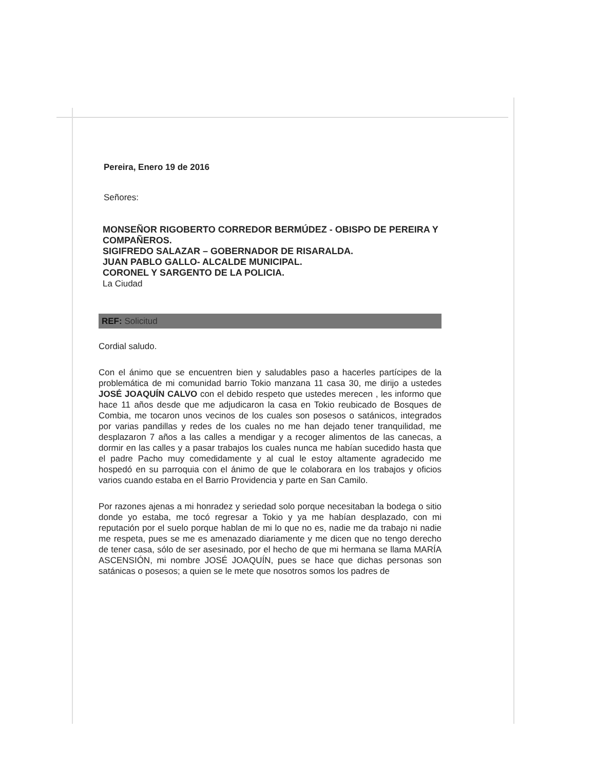Pereira, Enero 19 de 2016
Señores:
MONSEÑOR RIGOBERTO CORREDOR BERMÚDEZ - OBISPO DE PEREIRA Y COMPAÑEROS.
SIGIFREDO SALAZAR – GOBERNADOR DE RISARALDA.
JUAN PABLO GALLO- ALCALDE MUNICIPAL.
CORONEL Y SARGENTO DE LA POLICIA.
La Ciudad
REF: Solicitud
Cordial saludo.
Con el ánimo que se encuentren bien y saludables paso a hacerles partícipes de la problemática de mi comunidad barrio Tokio manzana 11 casa 30, me dirijo a ustedes JOSÉ JOAQUÍN CALVO con el debido respeto que ustedes merecen , les informo que hace 11 años desde que me adjudicaron la casa en Tokio reubicado de Bosques de Combia, me tocaron unos vecinos de los cuales son posesos o satánicos, integrados por varias pandillas y redes de los cuales no me han dejado tener tranquilidad, me desplazaron 7 años a las calles a mendigar y a recoger alimentos de las canecas, a dormir en las calles y a pasar trabajos los cuales nunca me habían sucedido hasta que el padre Pacho muy comedidamente y al cual le estoy altamente agradecido me hospedó en su parroquia con el ánimo de que le colaborara en los trabajos y oficios varios cuando estaba en el Barrio Providencia y parte en San Camilo.
Por razones ajenas a mi honradez y seriedad solo porque necesitaban la bodega o sitio donde yo estaba, me tocó regresar a Tokio y ya me habían desplazado, con mi reputación por el suelo porque hablan de mi lo que no es, nadie me da trabajo ni nadie me respeta, pues se me es amenazado diariamente y me dicen que no tengo derecho de tener casa, sólo de ser asesinado, por el hecho de que mi hermana se llama MARÍA ASCENSIÓN, mi nombre JOSÉ JOAQUÍN, pues se hace que dichas personas son satánicas o posesos; a quien se le mete que nosotros somos los padres de